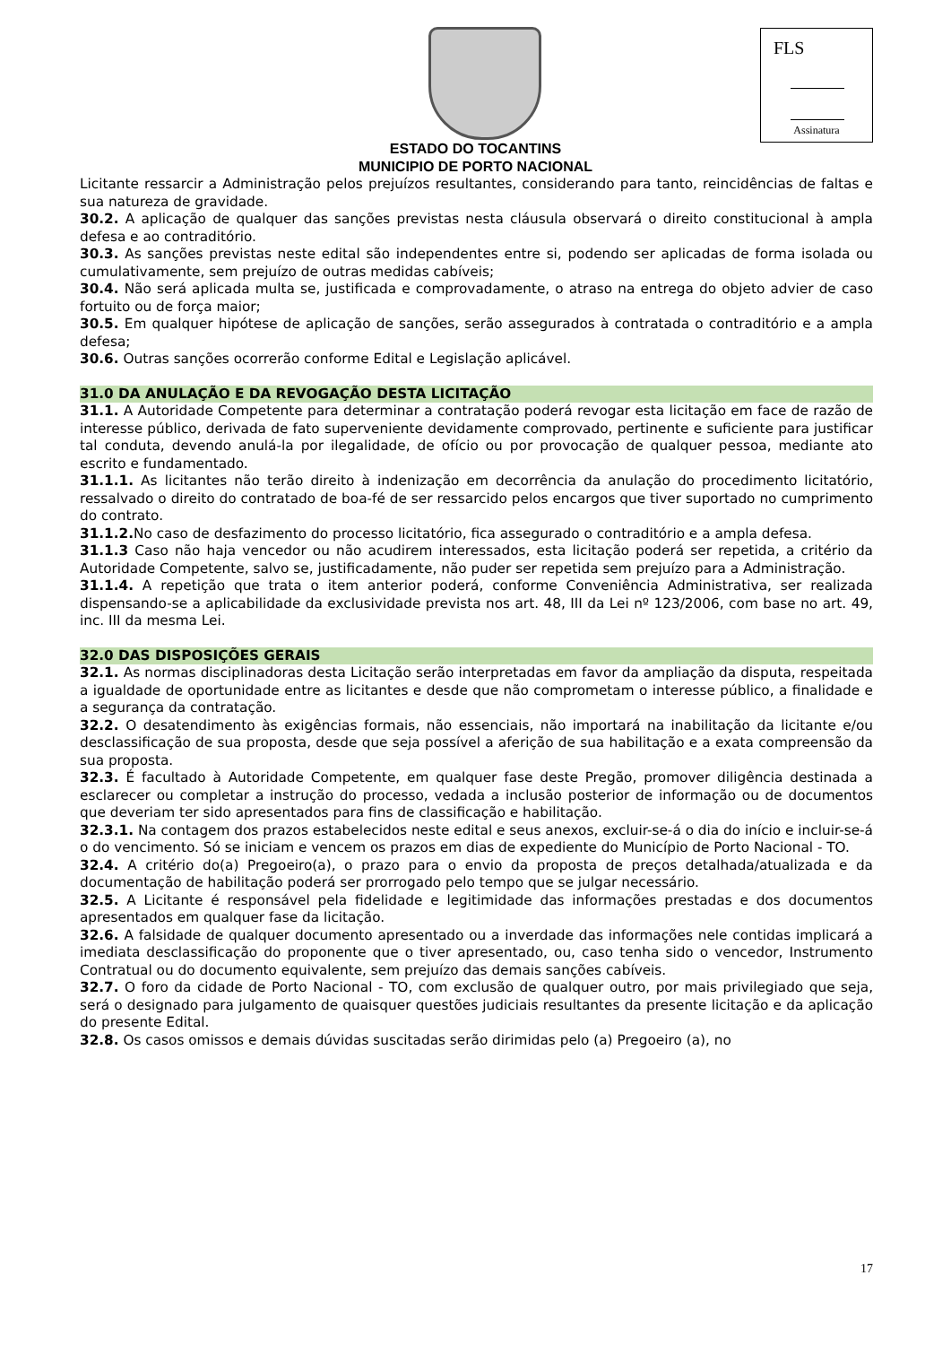FLS
Assinatura
ESTADO DO TOCANTINS
MUNICIPIO DE PORTO NACIONAL
Licitante ressarcir a Administração pelos prejuízos resultantes, considerando para tanto, reincidências de faltas e sua natureza de gravidade.
30.2. A aplicação de qualquer das sanções previstas nesta cláusula observará o direito constitucional à ampla defesa e ao contraditório.
30.3. As sanções previstas neste edital são independentes entre si, podendo ser aplicadas de forma isolada ou cumulativamente, sem prejuízo de outras medidas cabíveis;
30.4. Não será aplicada multa se, justificada e comprovadamente, o atraso na entrega do objeto advier de caso fortuito ou de força maior;
30.5. Em qualquer hipótese de aplicação de sanções, serão assegurados à contratada o contraditório e a ampla defesa;
30.6. Outras sanções ocorrerão conforme Edital e Legislação aplicável.
31.0 DA ANULAÇÃO E DA REVOGAÇÃO DESTA LICITAÇÃO
31.1. A Autoridade Competente para determinar a contratação poderá revogar esta licitação em face de razão de interesse público, derivada de fato superveniente devidamente comprovado, pertinente e suficiente para justificar tal conduta, devendo anulá-la por ilegalidade, de ofício ou por provocação de qualquer pessoa, mediante ato escrito e fundamentado.
31.1.1. As licitantes não terão direito à indenização em decorrência da anulação do procedimento licitatório, ressalvado o direito do contratado de boa-fé de ser ressarcido pelos encargos que tiver suportado no cumprimento do contrato.
31.1.2. No caso de desfazimento do processo licitatório, fica assegurado o contraditório e a ampla defesa.
31.1.3 Caso não haja vencedor ou não acudirem interessados, esta licitação poderá ser repetida, a critério da Autoridade Competente, salvo se, justificadamente, não puder ser repetida sem prejuízo para a Administração.
31.1.4. A repetição que trata o item anterior poderá, conforme Conveniência Administrativa, ser realizada dispensando-se a aplicabilidade da exclusividade prevista nos art. 48, III da Lei nº 123/2006, com base no art. 49, inc. III da mesma Lei.
32.0 DAS DISPOSIÇÕES GERAIS
32.1. As normas disciplinadoras desta Licitação serão interpretadas em favor da ampliação da disputa, respeitada a igualdade de oportunidade entre as licitantes e desde que não comprometam o interesse público, a finalidade e a segurança da contratação.
32.2. O desatendimento às exigências formais, não essenciais, não importará na inabilitação da licitante e/ou desclassificação de sua proposta, desde que seja possível a aferição de sua habilitação e a exata compreensão da sua proposta.
32.3. É facultado à Autoridade Competente, em qualquer fase deste Pregão, promover diligência destinada a esclarecer ou completar a instrução do processo, vedada a inclusão posterior de informação ou de documentos que deveriam ter sido apresentados para fins de classificação e habilitação.
32.3.1. Na contagem dos prazos estabelecidos neste edital e seus anexos, excluir-se-á o dia do início e incluir-se-á o do vencimento. Só se iniciam e vencem os prazos em dias de expediente do Município de Porto Nacional - TO.
32.4. A critério do(a) Pregoeiro(a), o prazo para o envio da proposta de preços detalhada/atualizada e da documentação de habilitação poderá ser prorrogado pelo tempo que se julgar necessário.
32.5. A Licitante é responsável pela fidelidade e legitimidade das informações prestadas e dos documentos apresentados em qualquer fase da licitação.
32.6. A falsidade de qualquer documento apresentado ou a inverdade das informações nele contidas implicará a imediata desclassificação do proponente que o tiver apresentado, ou, caso tenha sido o vencedor, Instrumento Contratual ou do documento equivalente, sem prejuízo das demais sanções cabíveis.
32.7. O foro da cidade de Porto Nacional - TO, com exclusão de qualquer outro, por mais privilegiado que seja, será o designado para julgamento de quaisquer questões judiciais resultantes da presente licitação e da aplicação do presente Edital.
32.8. Os casos omissos e demais dúvidas suscitadas serão dirimidas pelo (a) Pregoeiro (a), no
17